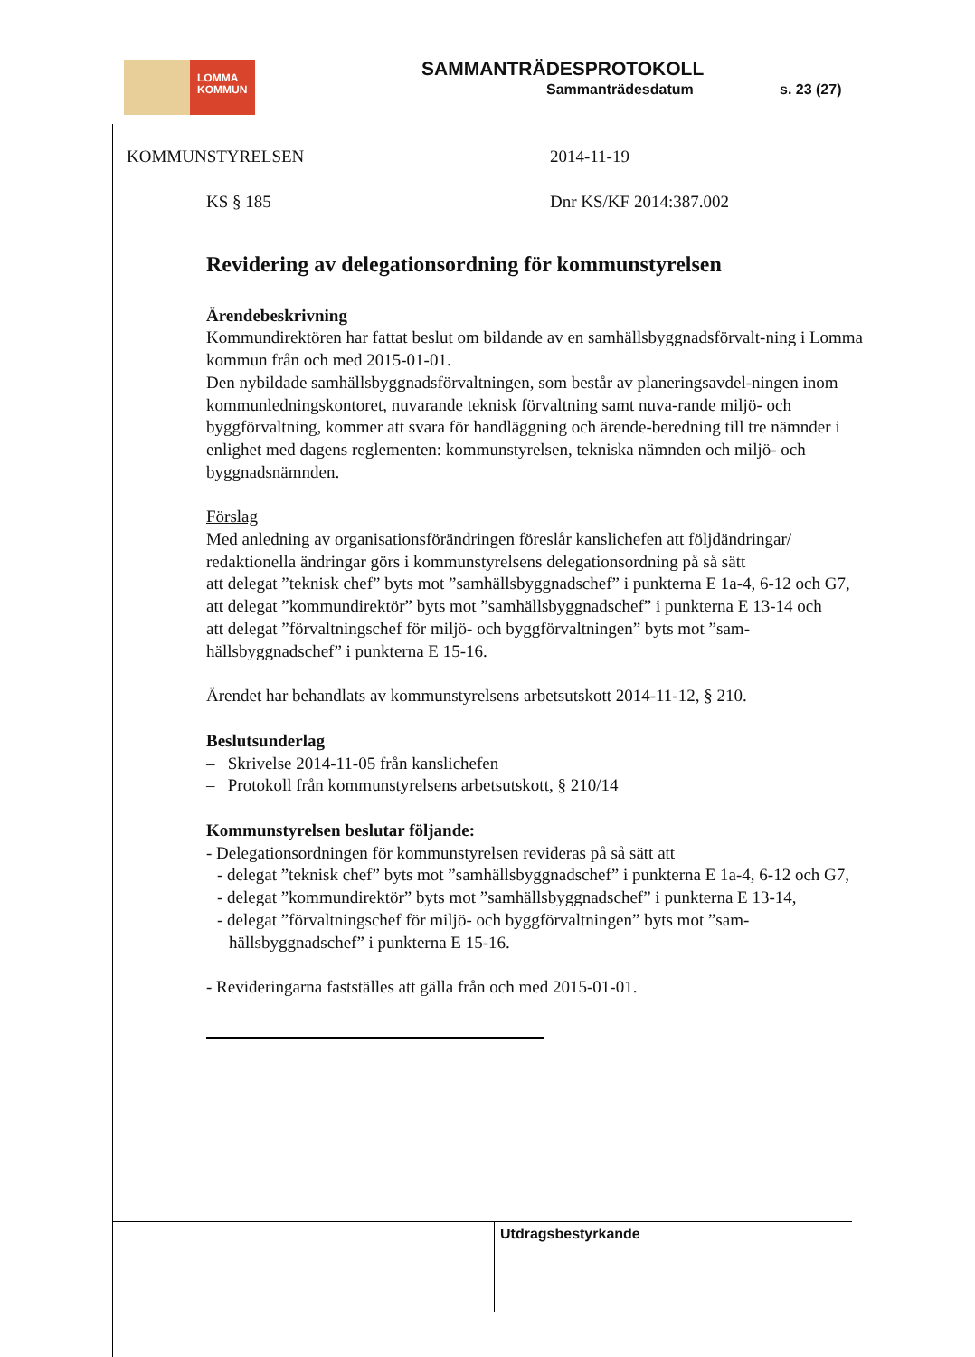LOMMA
KOMMUN
SAMMANTRÄDESPROTOKOLL
Sammanträdesdatum s. 23 (27)
KOMMUNSTYRELSEN 2014-11-19
KS § 185 Dnr KS/KF 2014:387.002
Revidering av delegationsordning för kommunstyrelsen
Ärendebeskrivning
Kommundirektören har fattat beslut om bildande av en samhällsbyggnadsförvalt-ning i Lomma kommun från och med 2015-01-01.
Den nybildade samhällsbyggnadsförvaltningen, som består av planeringsavdel-ningen inom kommunledningskontoret, nuvarande teknisk förvaltning samt nuva-rande miljö- och byggförvaltning, kommer att svara för handläggning och ärende-beredning till tre nämnder i enlighet med dagens reglementen: kommunstyrelsen, tekniska nämnden och miljö- och byggnadsnämnden.
Förslag
Med anledning av organisationsförändringen föreslår kanslichefen att följdändringar/ redaktionella ändringar görs i kommunstyrelsens delegationsordning på så sätt
att delegat ”teknisk chef” byts mot ”samhällsbyggnadschef” i punkterna E 1a-4, 6-12 och G7,
att delegat ”kommundirektör” byts mot ”samhällsbyggnadschef” i punkterna E 13-14 och
att delegat ”förvaltningschef för miljö- och byggförvaltningen” byts mot ”sam-hällsbyggnadschef” i punkterna E 15-16.
Ärendet har behandlats av kommunstyrelsens arbetsutskott 2014-11-12, § 210.
Beslutsunderlag
– Skrivelse 2014-11-05 från kanslichefen
– Protokoll från kommunstyrelsens arbetsutskott, § 210/14
Kommunstyrelsen beslutar följande:
- Delegationsordningen för kommunstyrelsen revideras på så sätt att
- delegat ”teknisk chef” byts mot ”samhällsbyggnadschef” i punkterna E 1a-4, 6-12 och G7,
- delegat ”kommundirektör” byts mot ”samhällsbyggnadschef” i punkterna E 13-14,
- delegat ”förvaltningschef för miljö- och byggförvaltningen” byts mot ”sam-hällsbyggnadschef” i punkterna E 15-16.
- Revideringarna fastställes att gälla från och med 2015-01-01.
Utdragsbestyrkande